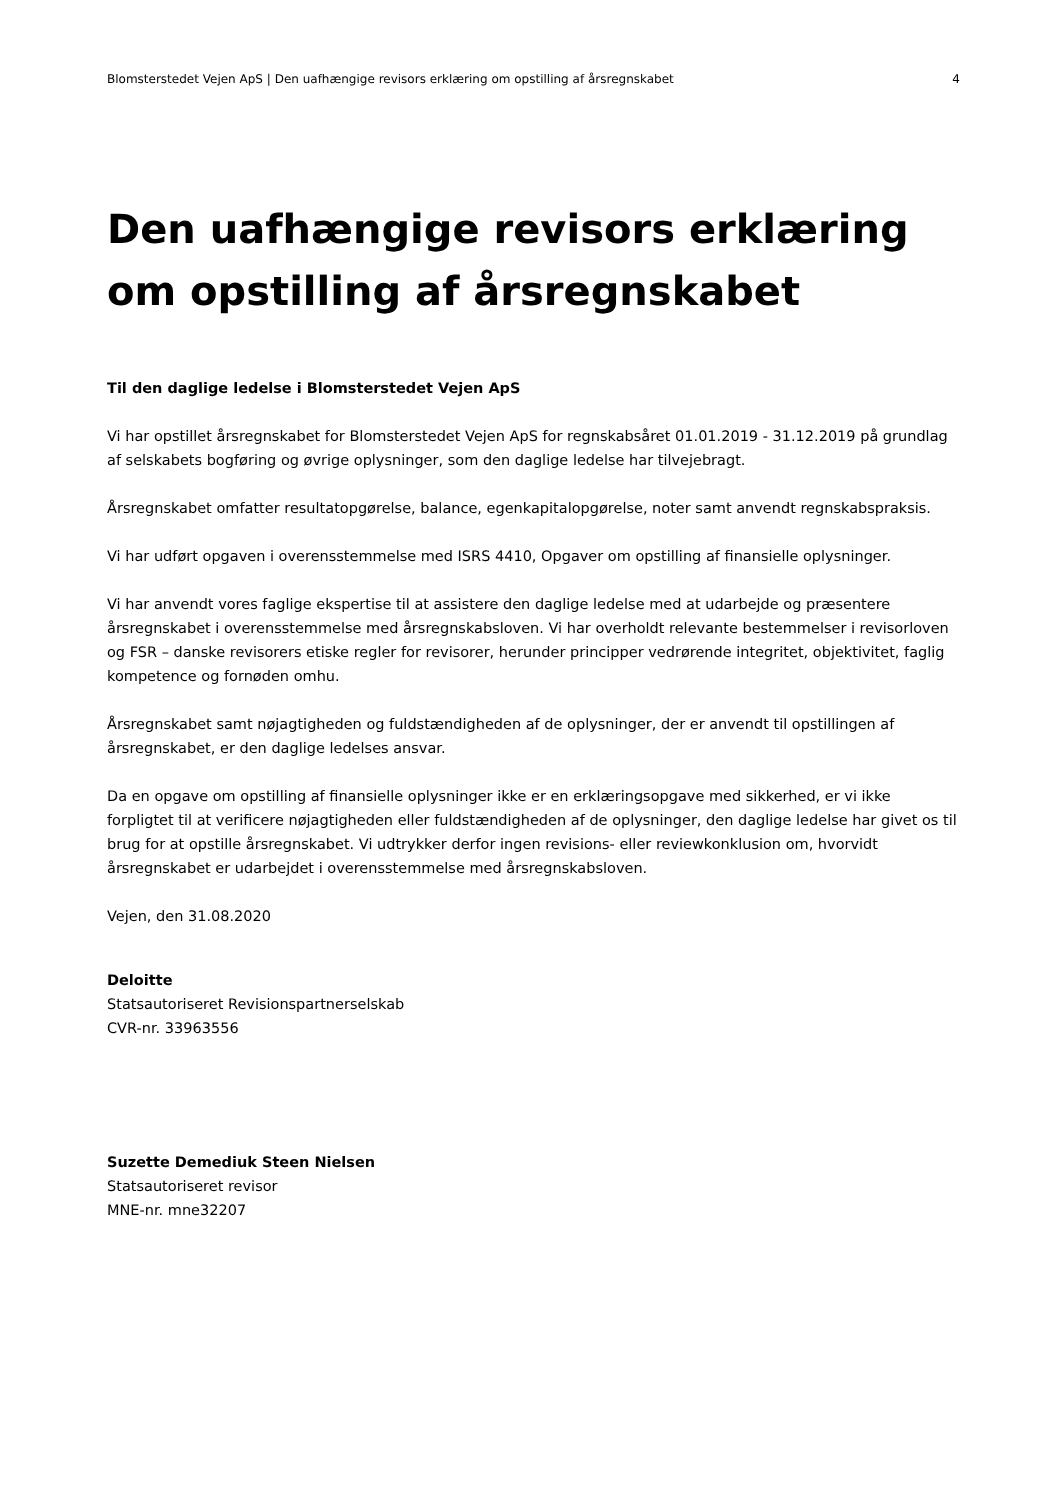Blomsterstedet Vejen ApS | Den uafhængige revisors erklæring om opstilling af årsregnskabet 4
Den uafhængige revisors erklæring om opstilling af årsregnskabet
Til den daglige ledelse i Blomsterstedet Vejen ApS
Vi har opstillet årsregnskabet for Blomsterstedet Vejen ApS for regnskabsåret 01.01.2019 - 31.12.2019 på grundlag af selskabets bogføring og øvrige oplysninger, som den daglige ledelse har tilvejebragt.
Årsregnskabet omfatter resultatopgørelse, balance, egenkapitalopgørelse, noter samt anvendt regnskabspraksis.
Vi har udført opgaven i overensstemmelse med ISRS 4410, Opgaver om opstilling af finansielle oplysninger.
Vi har anvendt vores faglige ekspertise til at assistere den daglige ledelse med at udarbejde og præsentere årsregnskabet i overensstemmelse med årsregnskabsloven. Vi har overholdt relevante bestemmelser i revisorloven og FSR – danske revisorers etiske regler for revisorer, herunder principper vedrørende integritet, objektivitet, faglig kompetence og fornøden omhu.
Årsregnskabet samt nøjagtigheden og fuldstændigheden af de oplysninger, der er anvendt til opstillingen af årsregnskabet, er den daglige ledelses ansvar.
Da en opgave om opstilling af finansielle oplysninger ikke er en erklæringsopgave med sikkerhed, er vi ikke forpligtet til at verificere nøjagtigheden eller fuldstændigheden af de oplysninger, den daglige ledelse har givet os til brug for at opstille årsregnskabet. Vi udtrykker derfor ingen revisions- eller reviewkonklusion om, hvorvidt årsregnskabet er udarbejdet i overensstemmelse med årsregnskabsloven.
Vejen, den 31.08.2020
Deloitte
Statsautoriseret Revisionspartnerselskab
CVR-nr. 33963556
Suzette Demediuk Steen Nielsen
Statsautoriseret revisor
MNE-nr. mne32207